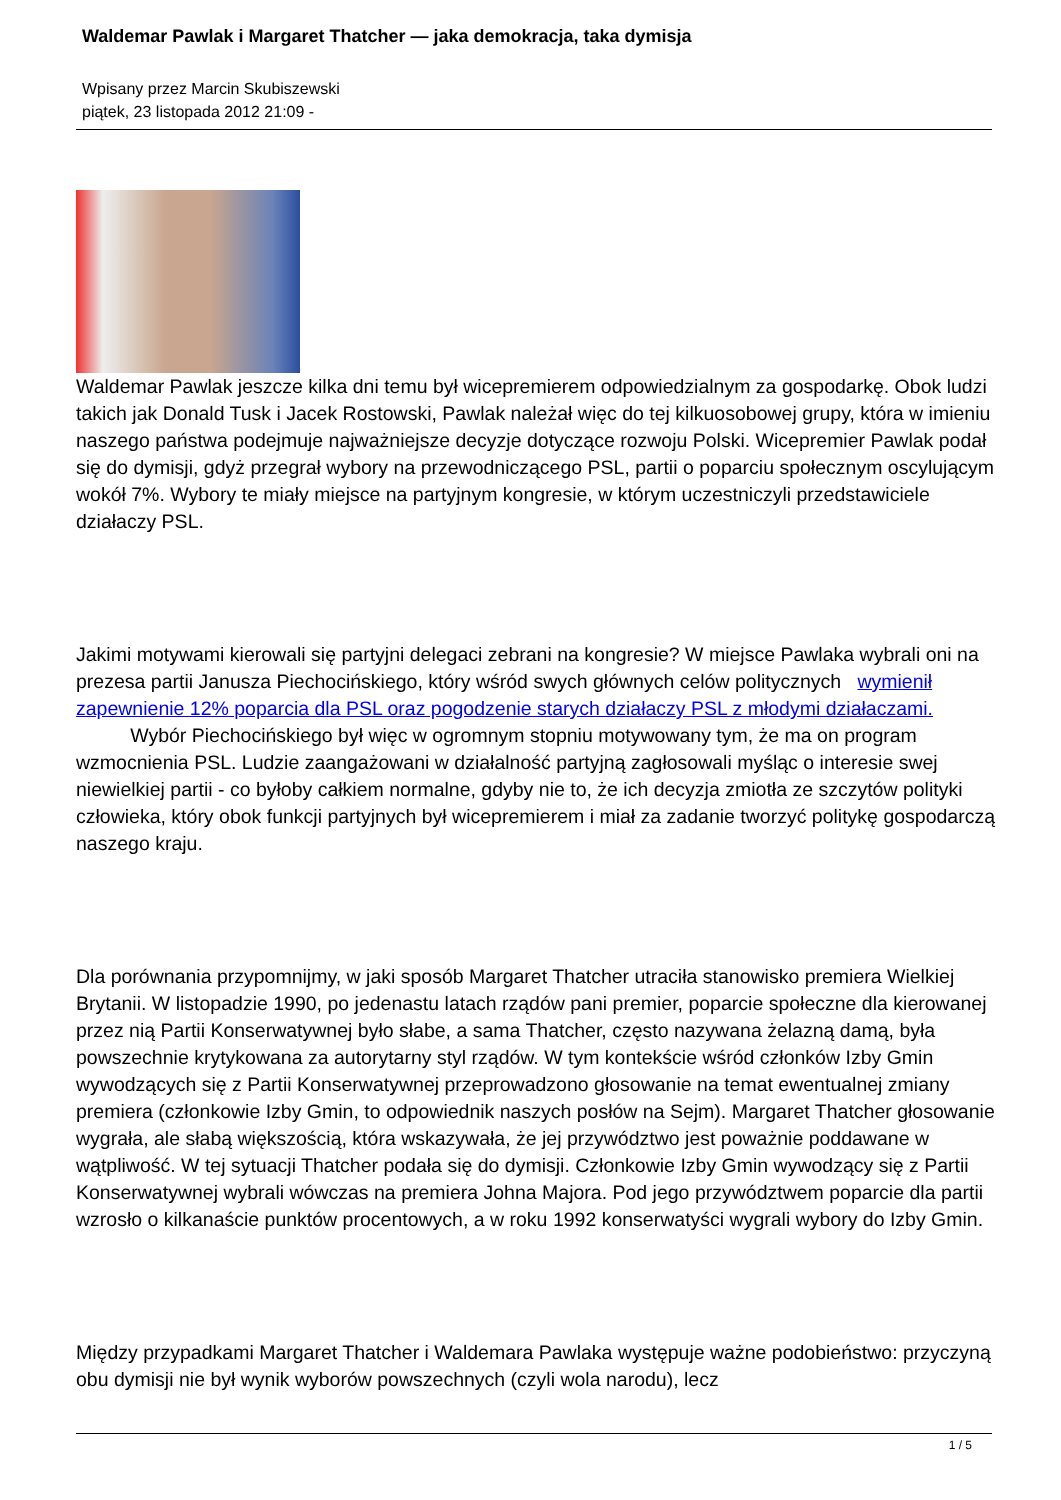Waldemar Pawlak i Margaret Thatcher — jaka demokracja, taka dymisja
Wpisany przez Marcin Skubiszewski
piątek, 23 listopada 2012 21:09 -
Waldemar Pawlak jeszcze kilka dni temu był wicepremierem odpowiedzialnym za gospodarkę. Obok ludzi takich jak Donald Tusk i Jacek Rostowski, Pawlak należał więc do tej kilkuosobowej grupy, która w imieniu naszego państwa podejmuje najważniejsze decyzje dotyczące rozwoju Polski. Wicepremier Pawlak podał się do dymisji, gdyż przegrał wybory na przewodniczącego PSL, partii o poparciu społecznym oscylującym wokół 7%. Wybory te miały miejsce na partyjnym kongresie, w którym uczestniczyli przedstawiciele działaczy PSL.
Jakimi motywami kierowali się partyjni delegaci zebrani na kongresie? W miejsce Pawlaka wybrali oni na prezesa partii Janusza Piechocińskiego, który wśród swych głównych celów politycznych wymienił zapewnienie 12% poparcia dla PSL oraz pogodzenie starych działaczy PSL z młodymi działaczami. Wybór Piechocińskiego był więc w ogromnym stopniu motywowany tym, że ma on program wzmocnienia PSL. Ludzie zaangażowani w działalność partyjną zagłosowali myśląc o interesie swej niewielkiej partii - co byłoby całkiem normalne, gdyby nie to, że ich decyzja zmiotła ze szczytów polityki człowieka, który obok funkcji partyjnych był wicepremierem i miał za zadanie tworzyć politykę gospodarczą naszego kraju.
Dla porównania przypomnijmy, w jaki sposób Margaret Thatcher utraciła stanowisko premiera Wielkiej Brytanii. W listopadzie 1990, po jedenastu latach rządów pani premier, poparcie społeczne dla kierowanej przez nią Partii Konserwatywnej było słabe, a sama Thatcher, często nazywana żelazną damą, była powszechnie krytykowana za autorytarny styl rządów. W tym kontekście wśród członków Izby Gmin wywodzących się z Partii Konserwatywnej przeprowadzono głosowanie na temat ewentualnej zmiany premiera (członkowie Izby Gmin, to odpowiednik naszych posłów na Sejm). Margaret Thatcher głosowanie wygrała, ale słabą większością, która wskazywała, że jej przywództwo jest poważnie poddawane w wątpliwość. W tej sytuacji Thatcher podała się do dymisji. Członkowie Izby Gmin wywodzący się z Partii Konserwatywnej wybrali wówczas na premiera Johna Majora. Pod jego przywództwem poparcie dla partii wzrosło o kilkanaście punktów procentowych, a w roku 1992 konserwatyści wygrali wybory do Izby Gmin.
Między przypadkami Margaret Thatcher i Waldemara Pawlaka występuje ważne podobieństwo: przyczyną obu dymisji nie był wynik wyborów powszechnych (czyli wola narodu), lecz
1 / 5